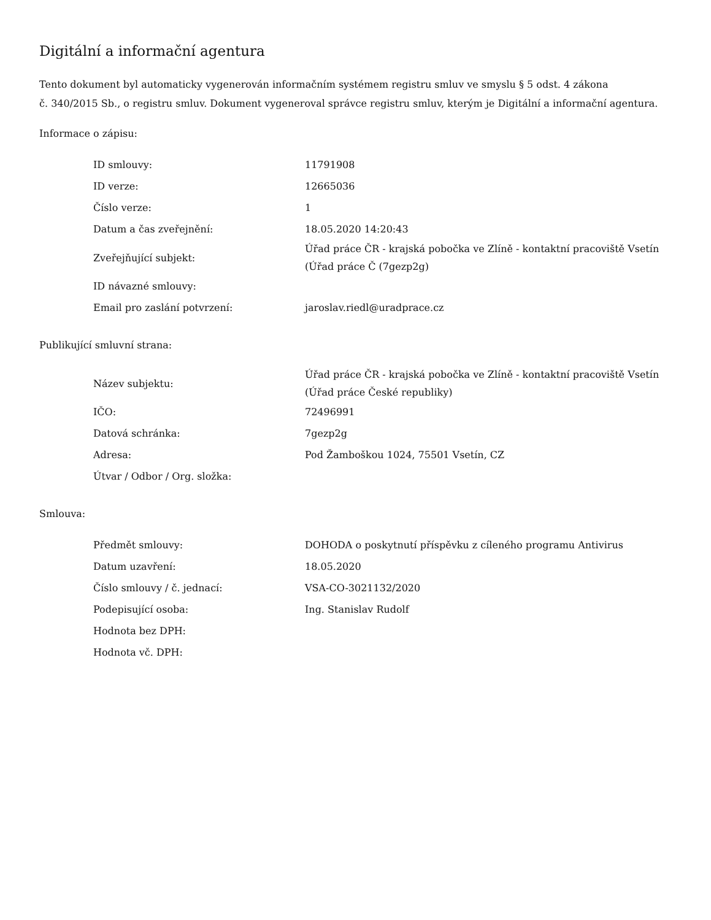Digitální a informační agentura
Tento dokument byl automaticky vygenerován informačním systémem registru smluv ve smyslu § 5 odst. 4 zákona
č. 340/2015 Sb., o registru smluv. Dokument vygeneroval správce registru smluv, kterým je Digitální a informační agentura.
Informace o zápisu:
| ID smlouvy: | 11791908 |
| ID verze: | 12665036 |
| Číslo verze: | 1 |
| Datum a čas zveřejnění: | 18.05.2020 14:20:43 |
| Zveřejňující subjekt: | Úřad práce ČR - krajská pobočka ve Zlíně - kontaktní pracoviště Vsetín (Úřad práce Č (7gezp2g) |
| ID návazné smlouvy: | |
| Email pro zaslání potvrzení: | jaroslav.riedl@uradprace.cz |
Publikující smluvní strana:
| Název subjektu: | Úřad práce ČR - krajská pobočka ve Zlíně - kontaktní pracoviště Vsetín (Úřad práce České republiky) |
| IČO: | 72496991 |
| Datová schránka: | 7gezp2g |
| Adresa: | Pod Žamboškou 1024, 75501 Vsetín, CZ |
| Útvar / Odbor / Org. složka: | |
Smlouva:
| Předmět smlouvy: | DOHODA o poskytnutí příspěvku z cíleného programu Antivirus |
| Datum uzavření: | 18.05.2020 |
| Číslo smlouvy / č. jednací: | VSA-CO-3021132/2020 |
| Podepisující osoba: | Ing. Stanislav Rudolf |
| Hodnota bez DPH: | |
| Hodnota vč. DPH: | |